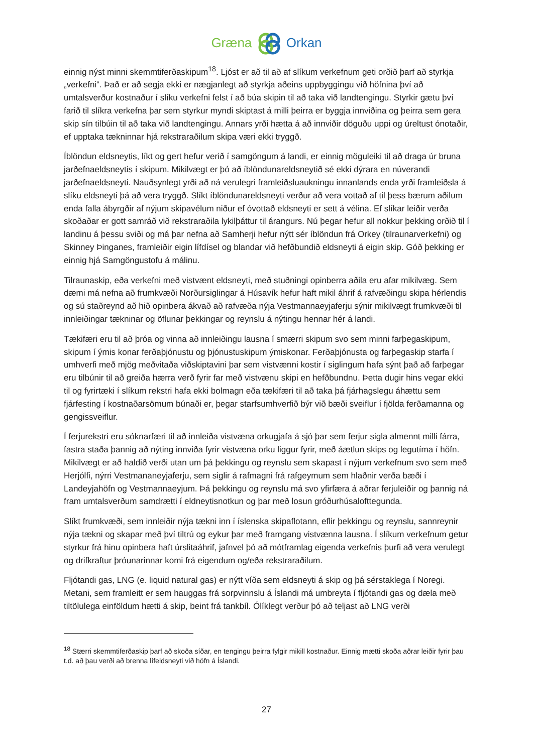Græna Orkan
einnig nýst minni skemmtiferðaskipum<sup>18</sup>. Ljóst er að til að af slíkum verkefnum geti orðið þarf að styrkja „verkefni“. Það er að segja ekki er nægjanlegt að styrkja aðeins uppbyggingu við höfnina því að umtalsverður kostnaður í slíku verkefni felst í að búa skipin til að taka við landtengingu. Styrkir gætu því farið til slíkra verkefna þar sem styrkur myndi skiptast á milli þeirra er byggja innviðina og þeirra sem gera skip sín tilbúin til að taka við landtengingu. Annars yrði hætta á að innviðir döguðu uppi og úreltust ónotaðir, ef upptaka tækninnar hjá rekstraraðilum skipa væri ekki tryggð.
Íblöndun eldsneytis, líkt og gert hefur verið í samgöngum á landi, er einnig möguleiki til að draga úr bruna jarðefnaeldsneytis í skipum. Mikilvægt er þó að íblöndunareldsneytið sé ekki dýrara en núverandi jarðefnaeldsneyti. Nauðsynlegt yrði að ná verulegri framleiðsluaukningu innanlands enda yrði framleiðsla á slíku eldsneyti þá að vera tryggð. Slíkt íblöndunareldsneyti verður að vera vottað af til þess bærum aðilum enda falla ábyrgðir af nýjum skipavélum niður ef óvottað eldsneyti er sett á vélina. Ef slíkar leiðir verða skoðaðar er gott samráð við rekstraraðila lykilþáttur til árangurs. Nú þegar hefur all nokkur þekking orðið til í landinu á þessu sviði og má þar nefna að Samherji hefur nýtt sér íblöndun frá Orkey (tilraunarverkefni) og Skinney Þinganes, framleiðir eigin lífdísel og blandar við hefðbundið eldsneyti á eigin skip. Góð þekking er einnig hjá Samgöngustofu á málinu.
Tilraunaskip, eða verkefni með vistvænt eldsneyti, með stuðningi opinberra aðila eru afar mikilvæg. Sem dæmi má nefna að frumkvæði Norðursiglingar á Húsavík hefur haft mikil áhrif á rafvæðingu skipa hérlendis og sú staðreynd að hið opinbera ákvað að rafvæða nýja Vestmannaeyjaferju sýnir mikilvægt frumkvæði til innleiðingar tækninar og öflunar þekkingar og reynslu á nýtingu hennar hér á landi.
Tækifæri eru til að þróa og vinna að innleiðingu lausna í smærri skipum svo sem minni farþegaskipum, skipum í ýmis konar ferðaþjónustu og þjónustuskipum ýmiskonar. Ferðaþjónusta og farþegaskip starfa í umhverfi með mjög meðvitaða viðskiptavini þar sem vistvænni kostir í siglingum hafa sýnt það að farþegar eru tilbúnir til að greiða hærra verð fyrir far með vistvænu skipi en hefðbundnu. Þetta dugir hins vegar ekki til og fyrirtæki í slíkum rekstri hafa ekki bolmagn eða tækifæri til að taka þá fjárhagslegu áhættu sem fjárfesting í kostnaðarsömum búnaði er, þegar starfsumhverfið býr við bæði sveiflur í fjölda ferðamanna og gengissveiflur.
Í ferjurekstri eru sóknarfæri til að innleiða vistvæna orkugjafa á sjó þar sem ferjur sigla almennt milli fárra, fastra staða þannig að nýting innviða fyrir vistvæna orku liggur fyrir, með áætlun skips og legutíma í höfn. Mikilvægt er að haldið verði utan um þá þekkingu og reynslu sem skapast í nýjum verkefnum svo sem með Herjólfi, nýrri Vestmananeyjaferju, sem siglir á rafmagni frá rafgeymum sem hlaðnir verða bæði í Landeyjahöfn og Vestmannaeyjum. Þá þekkingu og reynslu má svo yfirfæra á aðrar ferjuleiðir og þannig ná fram umtalsverðum samdrætti í eldneytisnotkun og þar með losun gróðurhúsalofttegunda.
Slíkt frumkvæði, sem innleiðir nýja tækni inn í íslenska skipaflotann, eflir þekkingu og reynslu, sannreynir nýja tækni og skapar með því tiltrú og eykur þar með framgang vistvænna lausna. Í slíkum verkefnum getur styrkur frá hinu opinbera haft úrslitaáhrif, jafnvel þó að mótframlag eigenda verkefnis þurfi að vera verulegt og drifkraftur þróunarinnar komi frá eigendum og/eða rekstraraðilum.
Fljótandi gas, LNG (e. liquid natural gas) er nýtt víða sem eldsneyti á skip og þá sérstaklega í Noregi. Metani, sem framleitt er sem hauggas frá sorpvinnslu á Íslandi má umbreyta í fljótandi gas og dæla með tiltölulega einföldum hætti á skip, beint frá tankbíl. Ólíklegt verður þó að teljast að LNG verði
<sup>18</sup> Stærri skemmtiferðaskip þarf að skoða síðar, en tengingu þeirra fylgir mikill kostnaður. Einnig mætti skoða aðrar leiðir fyrir þau t.d. að þau verði að brenna lífeldsneyti við höfn á Íslandi.
27